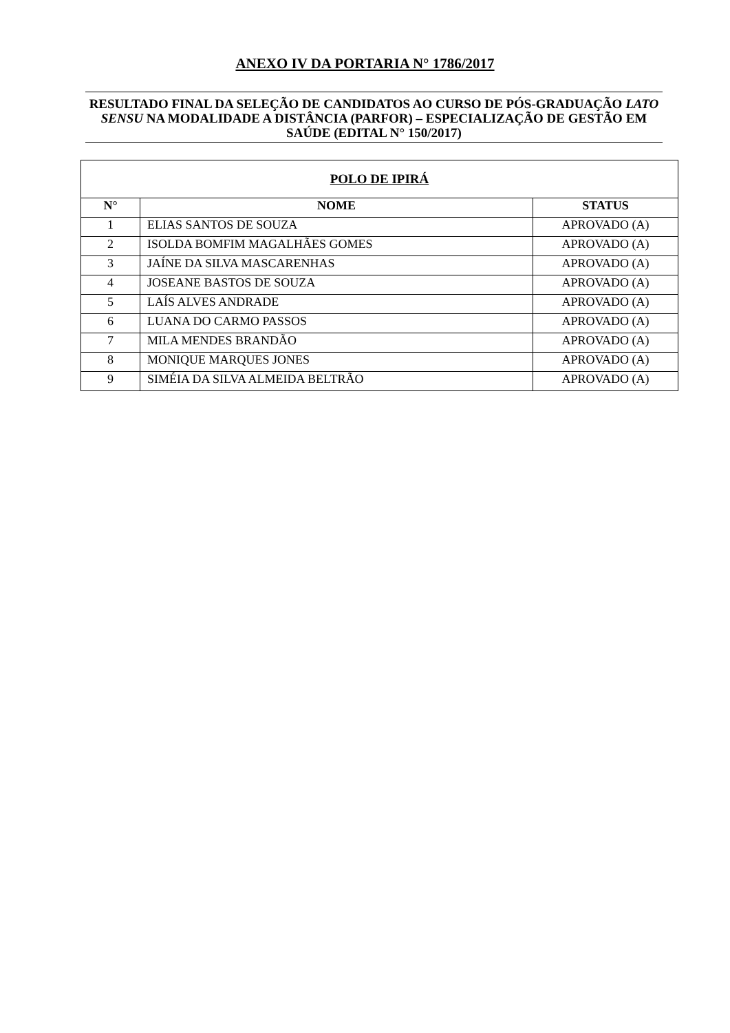ANEXO IV DA PORTARIA N° 1786/2017
RESULTADO FINAL DA SELEÇÃO DE CANDIDATOS AO CURSO DE PÓS-GRADUAÇÃO LATO SENSU NA MODALIDADE A DISTÂNCIA (PARFOR) – ESPECIALIZAÇÃO DE GESTÃO EM SAÚDE (EDITAL N° 150/2017)
| POLO DE IPIRÁ | | |
| --- | --- | --- |
| N° | NOME | STATUS |
| 1 | ELIAS SANTOS DE SOUZA | APROVADO (A) |
| 2 | ISOLDA BOMFIM MAGALHÃES GOMES | APROVADO (A) |
| 3 | JAÍNE DA SILVA MASCARENHAS | APROVADO (A) |
| 4 | JOSEANE BASTOS DE SOUZA | APROVADO (A) |
| 5 | LAÍS ALVES ANDRADE | APROVADO (A) |
| 6 | LUANA DO CARMO PASSOS | APROVADO (A) |
| 7 | MILA MENDES BRANDÃO | APROVADO (A) |
| 8 | MONIQUE MARQUES JONES | APROVADO (A) |
| 9 | SIMÉIA DA SILVA ALMEIDA BELTRÃO | APROVADO (A) |